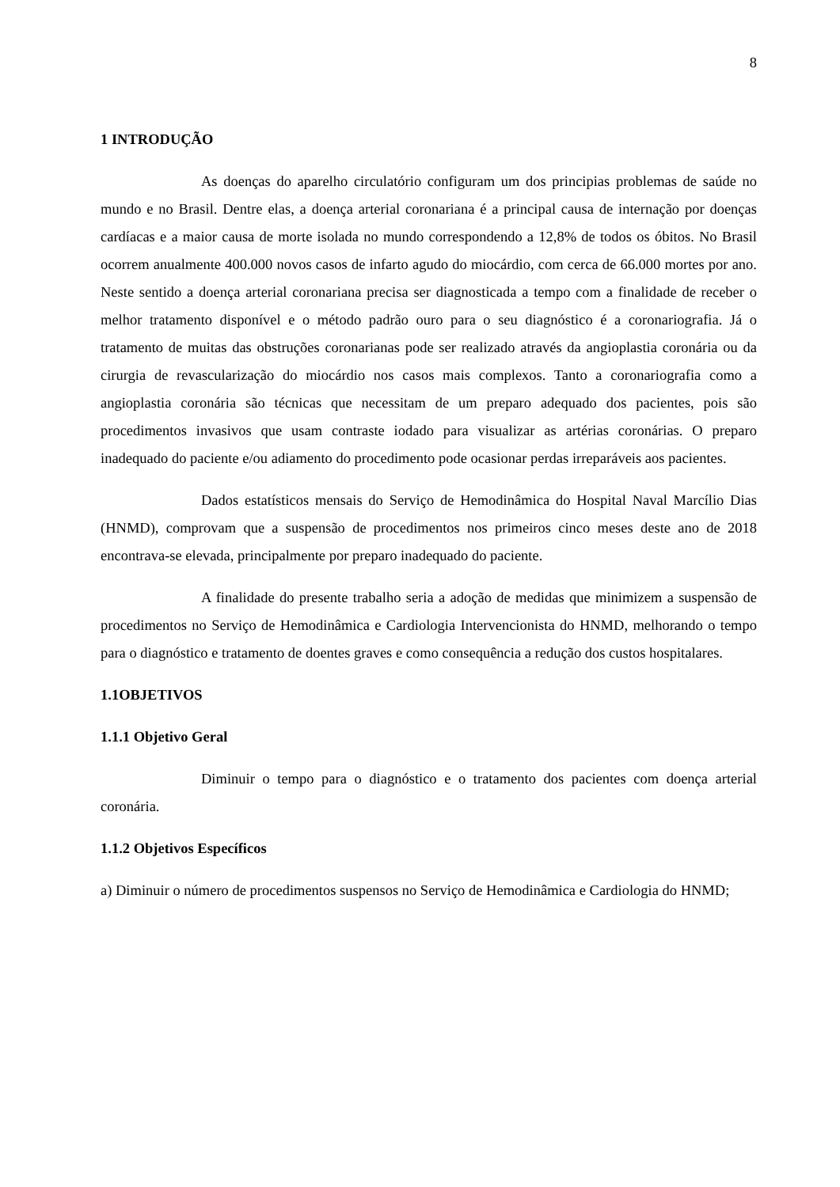8
1 INTRODUÇÃO
As doenças do aparelho circulatório configuram um dos principias problemas de saúde no mundo e no Brasil. Dentre elas, a doença arterial coronariana é a principal causa de internação por doenças cardíacas e a maior causa de morte isolada no mundo correspondendo a 12,8% de todos os óbitos. No Brasil ocorrem anualmente 400.000 novos casos de infarto agudo do miocárdio, com cerca de 66.000 mortes por ano. Neste sentido a doença arterial coronariana precisa ser diagnosticada a tempo com a finalidade de receber o melhor tratamento disponível e o método padrão ouro para o seu diagnóstico é a coronariografia. Já o tratamento de muitas das obstruções coronarianas pode ser realizado através da angioplastia coronária ou da cirurgia de revascularização do miocárdio nos casos mais complexos. Tanto a coronariografia como a angioplastia coronária são técnicas que necessitam de um preparo adequado dos pacientes, pois são procedimentos invasivos que usam contraste iodado para visualizar as artérias coronárias. O preparo inadequado do paciente e/ou adiamento do procedimento pode ocasionar perdas irreparáveis aos pacientes.
Dados estatísticos mensais do Serviço de Hemodinâmica do Hospital Naval Marcílio Dias (HNMD), comprovam que a suspensão de procedimentos nos primeiros cinco meses deste ano de 2018 encontrava-se elevada, principalmente por preparo inadequado do paciente.
A finalidade do presente trabalho seria a adoção de medidas que minimizem a suspensão de procedimentos no Serviço de Hemodinâmica e Cardiologia Intervencionista do HNMD, melhorando o tempo para o diagnóstico e tratamento de doentes graves e como consequência a redução dos custos hospitalares.
1.1OBJETIVOS
1.1.1 Objetivo Geral
Diminuir o tempo para o diagnóstico e o tratamento dos pacientes com doença arterial coronária.
1.1.2 Objetivos Específicos
a) Diminuir o número de procedimentos suspensos no Serviço de Hemodinâmica e Cardiologia do HNMD;